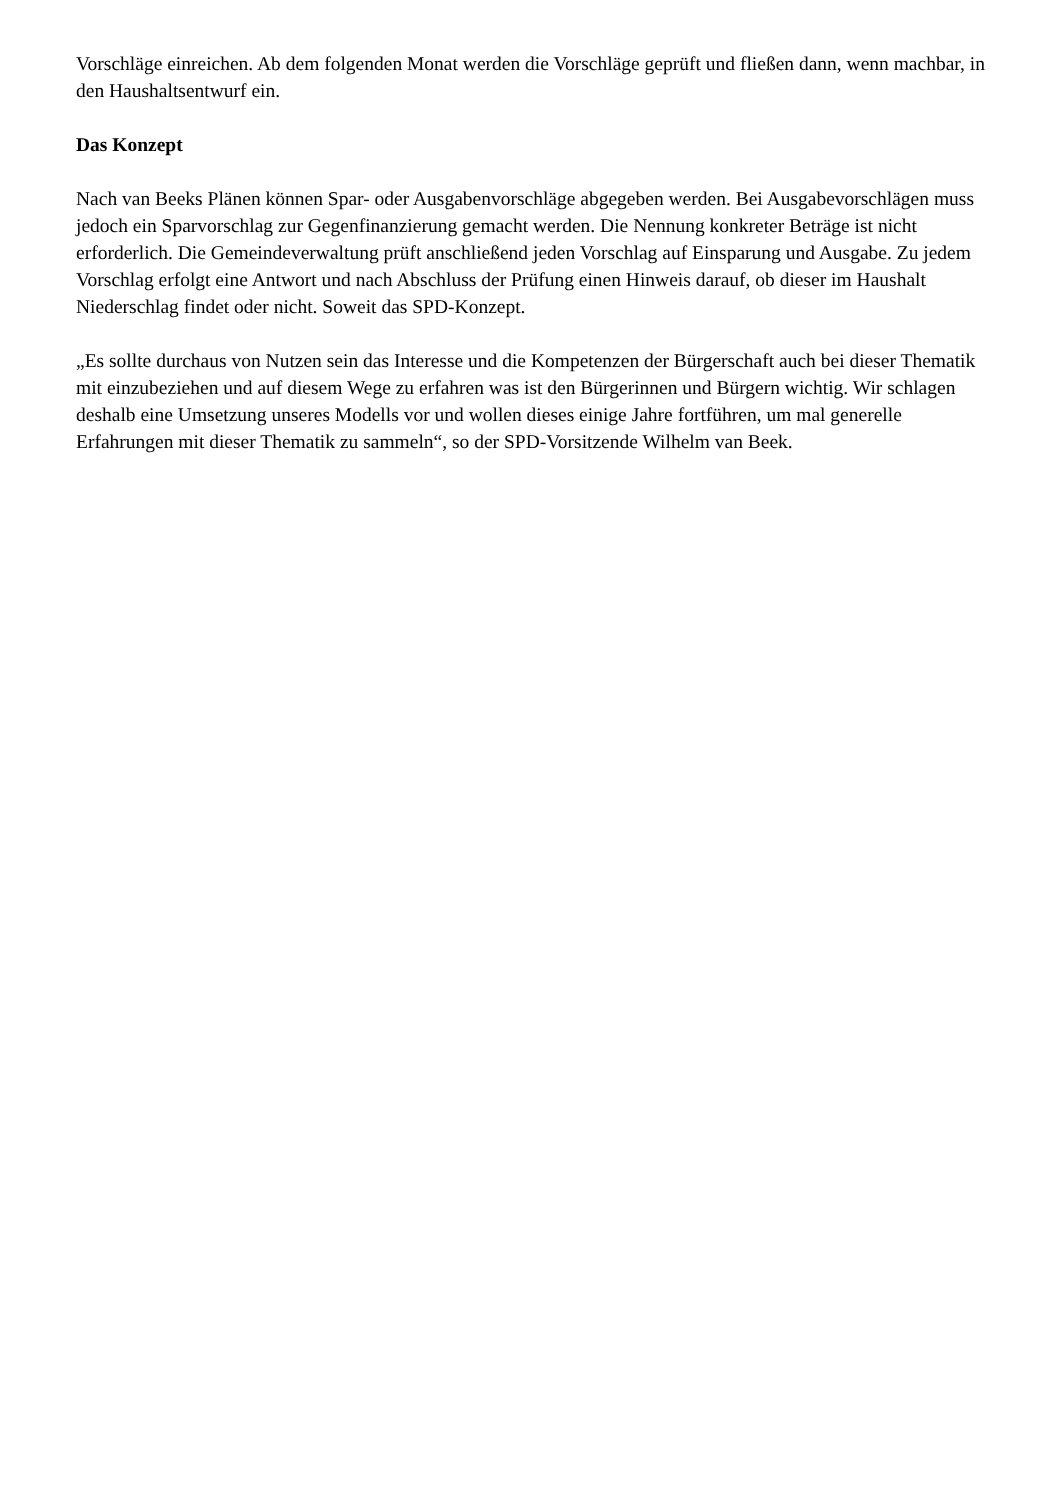Vorschläge einreichen. Ab dem folgenden Monat werden die Vorschläge geprüft und fließen dann, wenn machbar, in den Haushaltsentwurf ein.
Das Konzept
Nach van Beeks Plänen können Spar- oder Ausgabenvorschläge abgegeben werden. Bei Ausgabevorschlägen muss jedoch ein Sparvorschlag zur Gegenfinanzierung gemacht werden. Die Nennung konkreter Beträge ist nicht erforderlich. Die Gemeindeverwaltung prüft anschließend jeden Vorschlag auf Einsparung und Ausgabe. Zu jedem Vorschlag erfolgt eine Antwort und nach Abschluss der Prüfung einen Hinweis darauf, ob dieser im Haushalt Niederschlag findet oder nicht. Soweit das SPD-Konzept.
„Es sollte durchaus von Nutzen sein das Interesse und die Kompetenzen der Bürgerschaft auch bei dieser Thematik mit einzubeziehen und auf diesem Wege zu erfahren was ist den Bürgerinnen und Bürgern wichtig. Wir schlagen deshalb eine Umsetzung unseres Modells vor und wollen dieses einige Jahre fortführen, um mal generelle Erfahrungen mit dieser Thematik zu sammeln“, so der SPD-Vorsitzende Wilhelm van Beek.